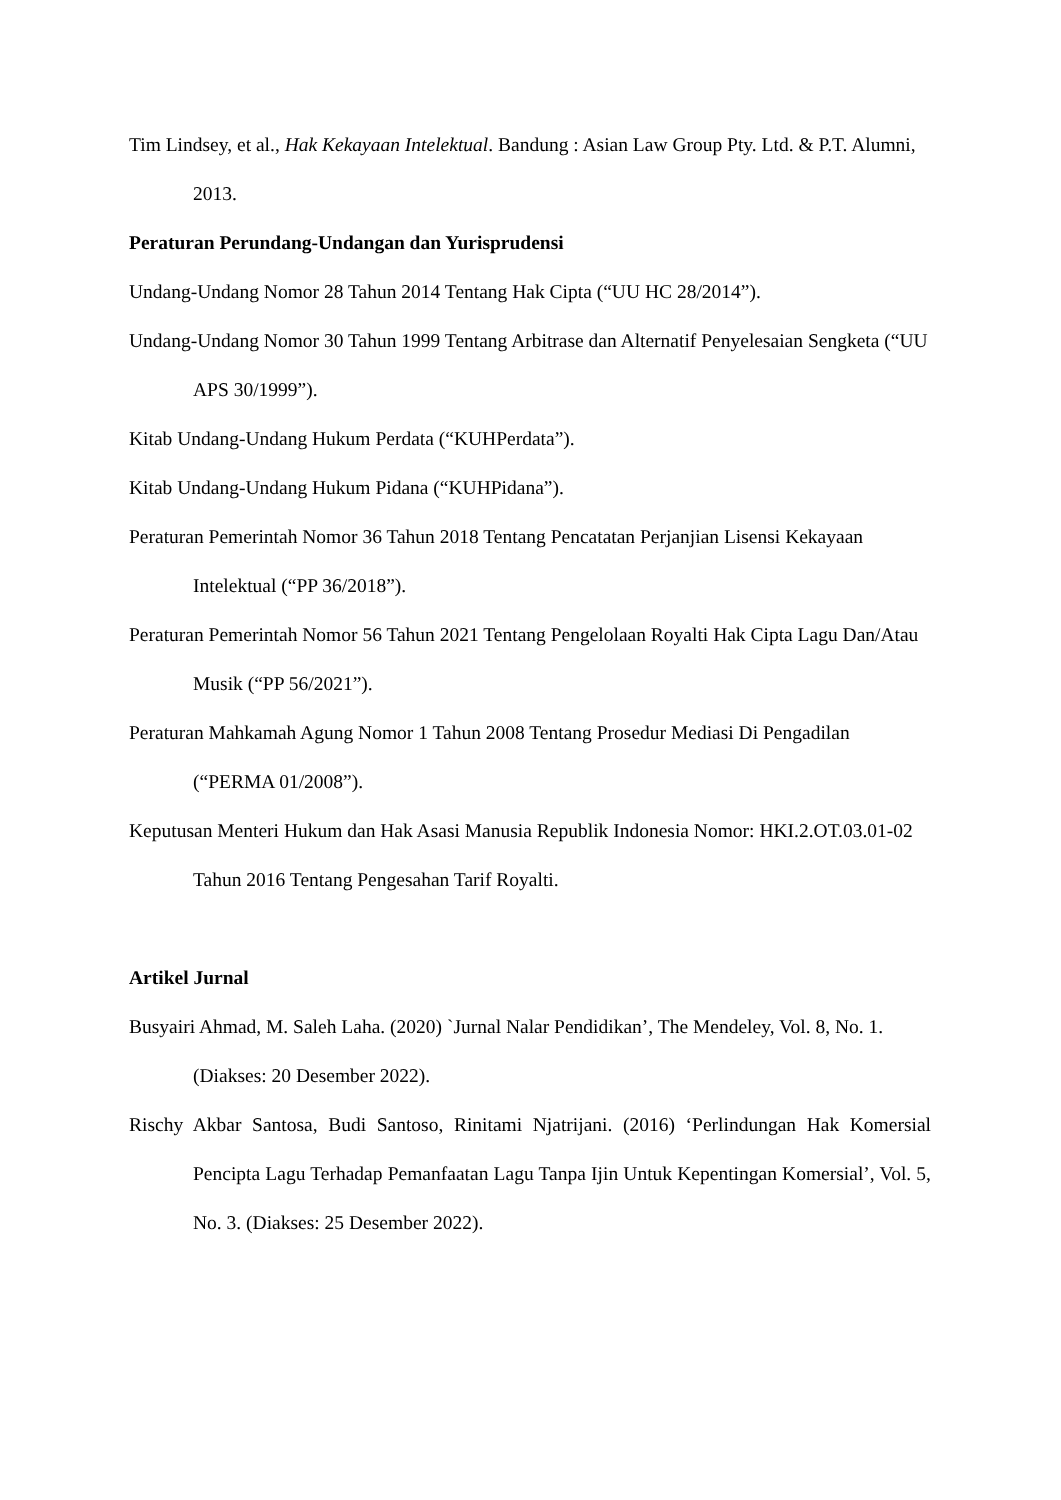Tim Lindsey, et al., Hak Kekayaan Intelektual. Bandung : Asian Law Group Pty. Ltd. & P.T. Alumni, 2013.
Peraturan Perundang-Undangan dan Yurisprudensi
Undang-Undang Nomor 28 Tahun 2014 Tentang Hak Cipta (“UU HC 28/2014”).
Undang-Undang Nomor 30 Tahun 1999 Tentang Arbitrase dan Alternatif Penyelesaian Sengketa (“UU APS 30/1999”).
Kitab Undang-Undang Hukum Perdata (“KUHPerdata”).
Kitab Undang-Undang Hukum Pidana (“KUHPidana”).
Peraturan Pemerintah Nomor 36 Tahun 2018 Tentang Pencatatan Perjanjian Lisensi Kekayaan Intelektual (“PP 36/2018”).
Peraturan Pemerintah Nomor 56 Tahun 2021 Tentang Pengelolaan Royalti Hak Cipta Lagu Dan/Atau Musik (“PP 56/2021”).
Peraturan Mahkamah Agung Nomor 1 Tahun 2008 Tentang Prosedur Mediasi Di Pengadilan (“PERMA 01/2008”).
Keputusan Menteri Hukum dan Hak Asasi Manusia Republik Indonesia Nomor: HKI.2.OT.03.01-02 Tahun 2016 Tentang Pengesahan Tarif Royalti.
Artikel Jurnal
Busyairi Ahmad, M. Saleh Laha. (2020) `Jurnal Nalar Pendidikan’, The Mendeley, Vol. 8, No. 1. (Diakses: 20 Desember 2022).
Rischy Akbar Santosa, Budi Santoso, Rinitami Njatrijani. (2016) ‘Perlindungan Hak Komersial Pencipta Lagu Terhadap Pemanfaatan Lagu Tanpa Ijin Untuk Kepentingan Komersial’, Vol. 5, No. 3. (Diakses: 25 Desember 2022).